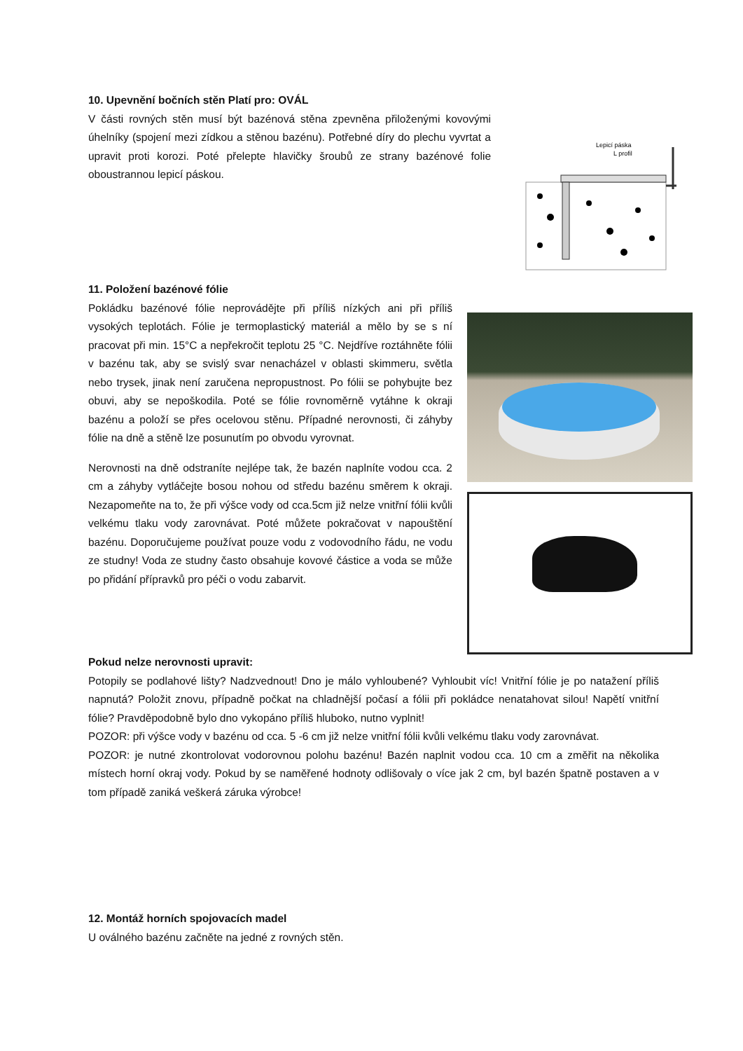10. Upevnění bočních stěn Platí pro: OVÁL
V části rovných stěn musí být bazénová stěna zpevněna přiloženými kovovými úhelníky (spojení mezi zídkou a stěnou bazénu). Potřebné díry do plechu vyvrtat a upravit proti korozi. Poté přelepte hlavičky šroubů ze strany bazénové folie oboustrannou lepicí páskou.
Lepicí páska
L profil
11. Položení bazénové fólie
Pokládku bazénové fólie neprovádějte při příliš nízkých ani při příliš vysokých teplotách. Fólie je termoplastický materiál a mělo by se s ní pracovat při min. 15°C a nepřekročit teplotu 25 °C. Nejdříve roztáhněte fólii v bazénu tak, aby se svislý svar nenacházel v oblasti skimmeru, světla nebo trysek, jinak není zaručena nepropustnost. Po fólii se pohybujte bez obuvi, aby se nepoškodila. Poté se fólie rovnoměrně vytáhne k okraji bazénu a položí se přes ocelovou stěnu. Případné nerovnosti, či záhyby fólie na dně a stěně lze posunutím po obvodu vyrovnat.
Nerovnosti na dně odstraníte nejlépe tak, že bazén naplníte vodou cca. 2 cm a záhyby vytláčejte bosou nohou od středu bazénu směrem k okraji. Nezapomeňte na to, že při výšce vody od cca.5cm již nelze vnitřní fólii kvůli velkému tlaku vody zarovnávat. Poté můžete pokračovat v napouštění bazénu. Doporučujeme používat pouze vodu z vodovodního řádu, ne vodu ze studny! Voda ze studny často obsahuje kovové částice a voda se může po přidání přípravků pro péči o vodu zabarvit.
Pokud nelze nerovnosti upravit:
Potopily se podlahové lišty? Nadzvednout! Dno je málo vyhloubené? Vyhloubit víc! Vnitřní fólie je po natažení příliš napnutá? Položit znovu, případně počkat na chladnější počasí a fólii při pokládce nenatahovat silou! Napětí vnitřní fólie? Pravděpodobně bylo dno vykopáno příliš hluboko, nutno vyplnit!
POZOR: při výšce vody v bazénu od cca. 5 -6 cm již nelze vnitřní fólii kvůli velkému tlaku vody zarovnávat.
POZOR: je nutné zkontrolovat vodorovnou polohu bazénu! Bazén naplnit vodou cca. 10 cm a změřit na několika místech horní okraj vody. Pokud by se naměřené hodnoty odlišovaly o více jak 2 cm, byl bazén špatně postaven a v tom případě zaniká veškerá záruka výrobce!
12. Montáž horních spojovacích madel
U oválného bazénu začněte na jedné z rovných stěn.